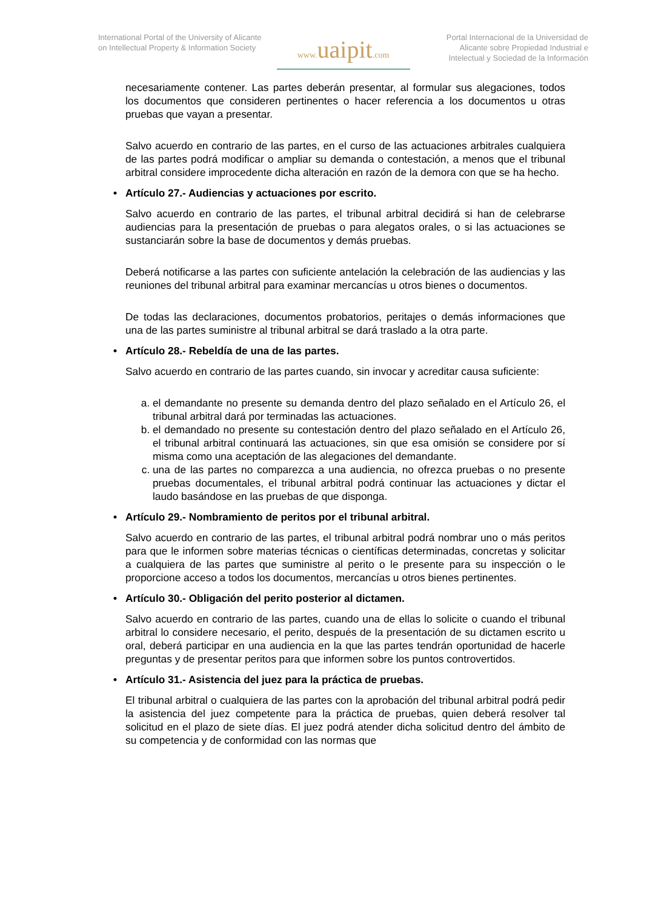International Portal of the University of Alicante on Intellectual Property & Information Society
www. uaipit.com
Portal Internacional de la Universidad de Alicante sobre Propiedad Industrial e Intelectual y Sociedad de la Información
necesariamente contener. Las partes deberán presentar, al formular sus alegaciones, todos los documentos que consideren pertinentes o hacer referencia a los documentos u otras pruebas que vayan a presentar.
Salvo acuerdo en contrario de las partes, en el curso de las actuaciones arbitrales cualquiera de las partes podrá modificar o ampliar su demanda o contestación, a menos que el tribunal arbitral considere improcedente dicha alteración en razón de la demora con que se ha hecho.
Artículo 27.- Audiencias y actuaciones por escrito.
Salvo acuerdo en contrario de las partes, el tribunal arbitral decidirá si han de celebrarse audiencias para la presentación de pruebas o para alegatos orales, o si las actuaciones se sustanciarán sobre la base de documentos y demás pruebas.
Deberá notificarse a las partes con suficiente antelación la celebración de las audiencias y las reuniones del tribunal arbitral para examinar mercancías u otros bienes o documentos.
De todas las declaraciones, documentos probatorios, peritajes o demás informaciones que una de las partes suministre al tribunal arbitral se dará traslado a la otra parte.
Artículo 28.- Rebeldía de una de las partes.
Salvo acuerdo en contrario de las partes cuando, sin invocar y acreditar causa suficiente:
a. el demandante no presente su demanda dentro del plazo señalado en el Artículo 26, el tribunal arbitral dará por terminadas las actuaciones.
b. el demandado no presente su contestación dentro del plazo señalado en el Artículo 26, el tribunal arbitral continuará las actuaciones, sin que esa omisión se considere por sí misma como una aceptación de las alegaciones del demandante.
c. una de las partes no comparezca a una audiencia, no ofrezca pruebas o no presente pruebas documentales, el tribunal arbitral podrá continuar las actuaciones y dictar el laudo basándose en las pruebas de que disponga.
Artículo 29.- Nombramiento de peritos por el tribunal arbitral.
Salvo acuerdo en contrario de las partes, el tribunal arbitral podrá nombrar uno o más peritos para que le informen sobre materias técnicas o científicas determinadas, concretas y solicitar a cualquiera de las partes que suministre al perito o le presente para su inspección o le proporcione acceso a todos los documentos, mercancías u otros bienes pertinentes.
Artículo 30.- Obligación del perito posterior al dictamen.
Salvo acuerdo en contrario de las partes, cuando una de ellas lo solicite o cuando el tribunal arbitral lo considere necesario, el perito, después de la presentación de su dictamen escrito u oral, deberá participar en una audiencia en la que las partes tendrán oportunidad de hacerle preguntas y de presentar peritos para que informen sobre los puntos controvertidos.
Artículo 31.- Asistencia del juez para la práctica de pruebas.
El tribunal arbitral o cualquiera de las partes con la aprobación del tribunal arbitral podrá pedir la asistencia del juez competente para la práctica de pruebas, quien deberá resolver tal solicitud en el plazo de siete días. El juez podrá atender dicha solicitud dentro del ámbito de su competencia y de conformidad con las normas que